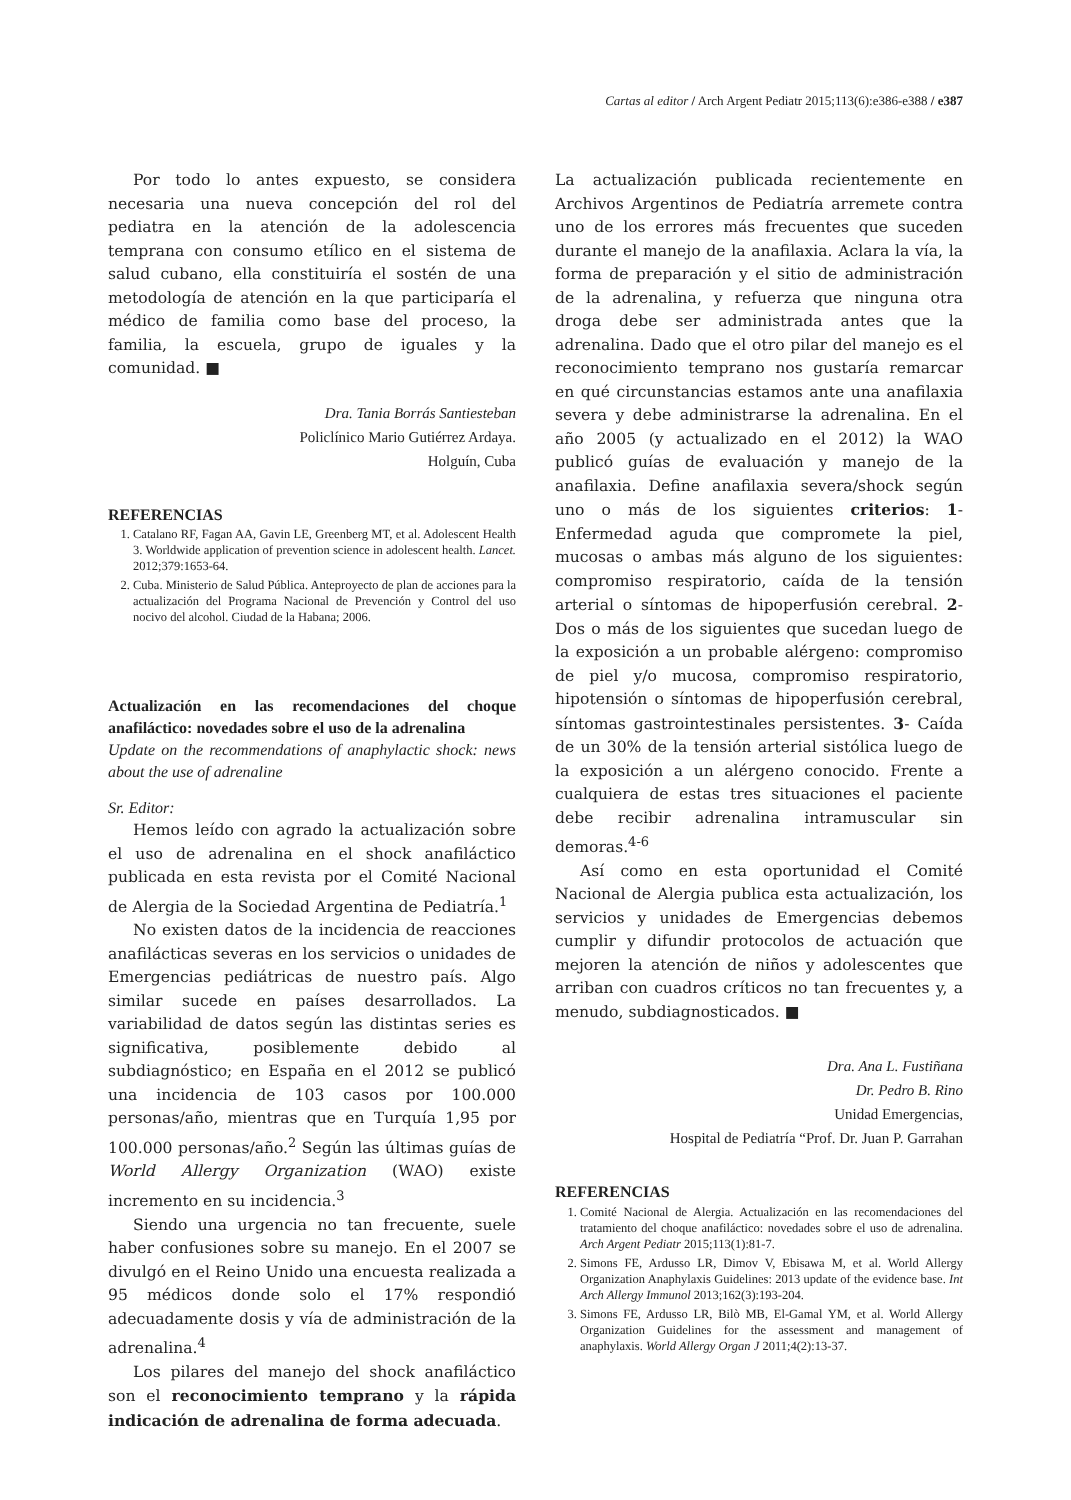Cartas al editor / Arch Argent Pediatr 2015;113(6):e386-e388 / e387
Por todo lo antes expuesto, se considera necesaria una nueva concepción del rol del pediatra en la atención de la adolescencia temprana con consumo etílico en el sistema de salud cubano, ella constituiría el sostén de una metodología de atención en la que participaría el médico de familia como base del proceso, la familia, la escuela, grupo de iguales y la comunidad. ■
Dra. Tania Borrás Santiesteban
Policlínico Mario Gutiérrez Ardaya.
Holguín, Cuba
REFERENCIAS
1. Catalano RF, Fagan AA, Gavin LE, Greenberg MT, et al. Adolescent Health 3. Worldwide application of prevention science in adolescent health. Lancet. 2012;379:1653-64.
2. Cuba. Ministerio de Salud Pública. Anteproyecto de plan de acciones para la actualización del Programa Nacional de Prevención y Control del uso nocivo del alcohol. Ciudad de la Habana; 2006.
Actualización en las recomendaciones del choque anafiláctico: novedades sobre el uso de la adrenalina
Update on the recommendations of anaphylactic shock: news about the use of adrenaline
Sr. Editor:
Hemos leído con agrado la actualización sobre el uso de adrenalina en el shock anafiláctico publicada en esta revista por el Comité Nacional de Alergia de la Sociedad Argentina de Pediatría.<sup>1</sup>
No existen datos de la incidencia de reacciones anafilácticas severas en los servicios o unidades de Emergencias pediátricas de nuestro país. Algo similar sucede en países desarrollados. La variabilidad de datos según las distintas series es significativa, posiblemente debido al subdiagnóstico; en España en el 2012 se publicó una incidencia de 103 casos por 100.000 personas/año, mientras que en Turquía 1,95 por 100.000 personas/año.<sup>2</sup> Según las últimas guías de World Allergy Organization (WAO) existe incremento en su incidencia.<sup>3</sup>
Siendo una urgencia no tan frecuente, suele haber confusiones sobre su manejo. En el 2007 se divulgó en el Reino Unido una encuesta realizada a 95 médicos donde solo el 17% respondió adecuadamente dosis y vía de administración de la adrenalina.<sup>4</sup>
Los pilares del manejo del shock anafiláctico son el reconocimiento temprano y la rápida indicación de adrenalina de forma adecuada.
La actualización publicada recientemente en Archivos Argentinos de Pediatría arremete contra uno de los errores más frecuentes que suceden durante el manejo de la anafilaxia. Aclara la vía, la forma de preparación y el sitio de administración de la adrenalina, y refuerza que ninguna otra droga debe ser administrada antes que la adrenalina. Dado que el otro pilar del manejo es el reconocimiento temprano nos gustaría remarcar en qué circunstancias estamos ante una anafilaxia severa y debe administrarse la adrenalina. En el año 2005 (y actualizado en el 2012) la WAO publicó guías de evaluación y manejo de la anafilaxia. Define anafilaxia severa/shock según uno o más de los siguientes criterios: 1- Enfermedad aguda que compromete la piel, mucosas o ambas más alguno de los siguientes: compromiso respiratorio, caída de la tensión arterial o síntomas de hipoperfusión cerebral. 2- Dos o más de los siguientes que sucedan luego de la exposición a un probable alérgeno: compromiso de piel y/o mucosa, compromiso respiratorio, hipotensión o síntomas de hipoperfusión cerebral, síntomas gastrointestinales persistentes. 3- Caída de un 30% de la tensión arterial sistólica luego de la exposición a un alérgeno conocido. Frente a cualquiera de estas tres situaciones el paciente debe recibir adrenalina intramuscular sin demoras.<sup>4-6</sup>
Así como en esta oportunidad el Comité Nacional de Alergia publica esta actualización, los servicios y unidades de Emergencias debemos cumplir y difundir protocolos de actuación que mejoren la atención de niños y adolescentes que arriban con cuadros críticos no tan frecuentes y, a menudo, subdiagnosticados. ■
Dra. Ana L. Fustiñana
Dr. Pedro B. Rino
Unidad Emergencias,
Hospital de Pediatría “Prof. Dr. Juan P. Garrahan
REFERENCIAS
1. Comité Nacional de Alergia. Actualización en las recomendaciones del tratamiento del choque anafiláctico: novedades sobre el uso de adrenalina. Arch Argent Pediatr 2015;113(1):81-7.
2. Simons FE, Ardusso LR, Dimov V, Ebisawa M, et al. World Allergy Organization Anaphylaxis Guidelines: 2013 update of the evidence base. Int Arch Allergy Immunol 2013;162(3):193-204.
3. Simons FE, Ardusso LR, Bilò MB, El-Gamal YM, et al. World Allergy Organization Guidelines for the assessment and management of anaphylaxis. World Allergy Organ J 2011;4(2):13-37.